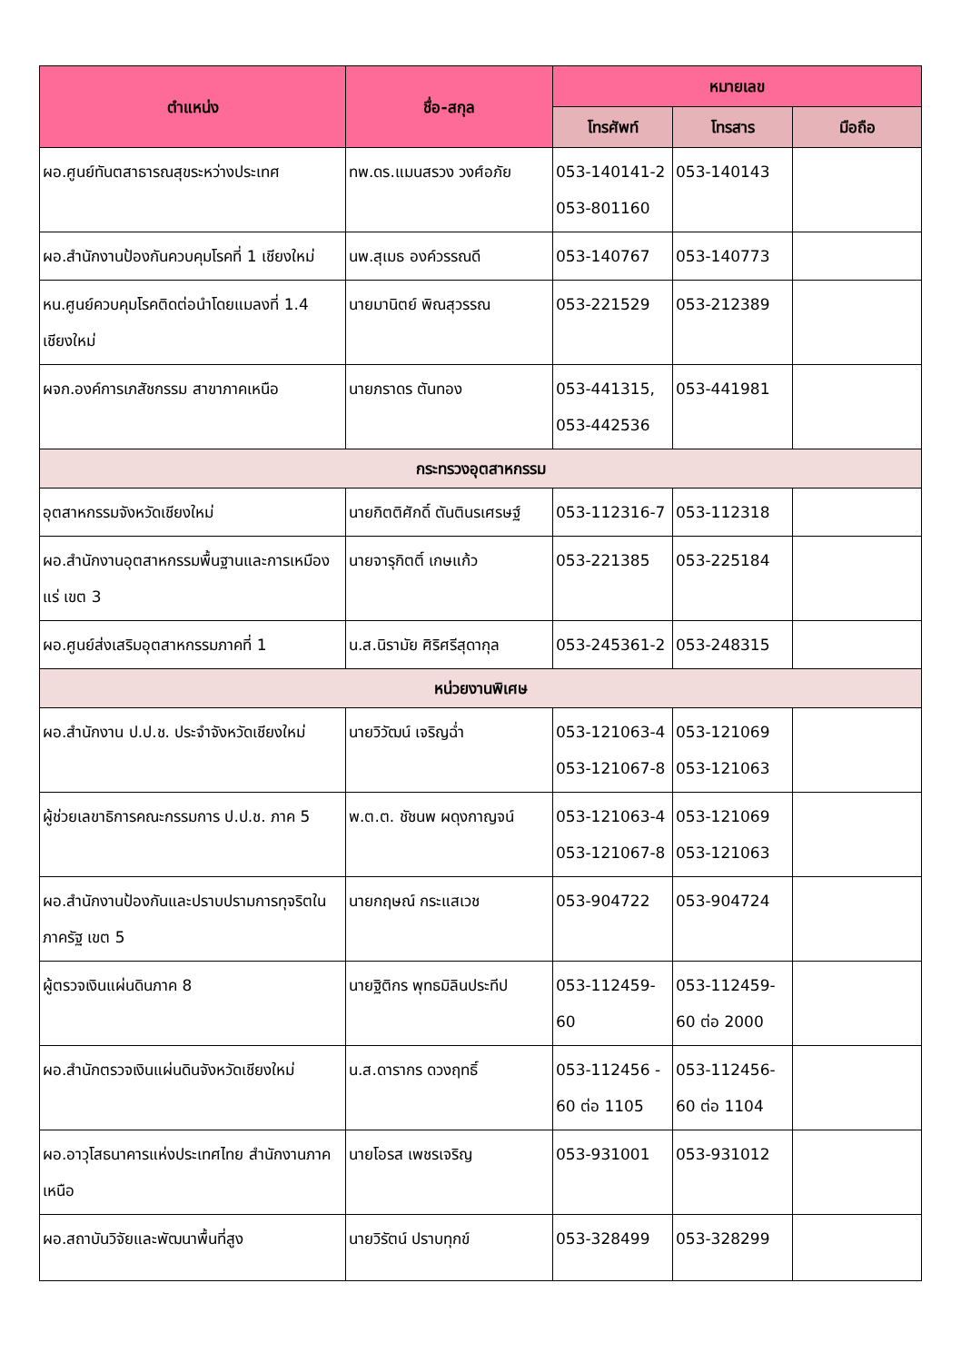| ตำแหน่ง | ชื่อ-สกุล | หมายเลข | | |
| --- | --- | --- | --- | --- |
| | | โทรศัพท์ | โทรสาร | มือถือ |
| ผอ.ศูนย์ทันตสาธารณสุขระหว่างประเทศ | ทพ.ดร.แมนสรวง วงศ์อภัย | 053-140141-2 053-801160 | 053-140143 | |
| ผอ.สำนักงานป้องกันควบคุมโรคที่ 1 เชียงใหม่ | นพ.สุเมธ องค์วรรณดี | 053-140767 | 053-140773 | |
| หน.ศูนย์ควบคุมโรคติดต่อนำโดยแมลงที่ 1.4 เชียงใหม่ | นายมานิตย์ พิณสุวรรณ | 053-221529 | 053-212389 | |
| ผจก.องค์การเภสัชกรรม สาขาภาคเหนือ | นายภราดร ตันทอง | 053-441315, 053-442536 | 053-441981 | |
| กระทรวงอุตสาหกรรม | | | | |
| อุตสาหกรรมจังหวัดเชียงใหม่ | นายกิตติศักดิ์ ตันตินรเศรษฐ์ | 053-112316-7 | 053-112318 | |
| ผอ.สำนักงานอุตสาหกรรมพื้นฐานและการเหมืองแร่ เขต 3 | นายจารุกิตติ์ เกษแก้ว | 053-221385 | 053-225184 | |
| ผอ.ศูนย์ส่งเสริมอุตสาหกรรมภาคที่ 1 | น.ส.นิรามัย ศิริศรีสุดากุล | 053-245361-2 | 053-248315 | |
| หน่วยงานพิเศษ | | | | |
| ผอ.สำนักงาน ป.ป.ช. ประจำจังหวัดเชียงใหม่ | นายวิวัฒน์ เจริญฉ่ำ | 053-121063-4 053-121067-8 | 053-121069 053-121063 | |
| ผู้ช่วยเลขาธิการคณะกรรมการ ป.ป.ช. ภาค 5 | พ.ต.ต. ชัชนพ ผดุงกาญจน์ | 053-121063-4 053-121067-8 | 053-121069 053-121063 | |
| ผอ.สำนักงานป้องกันและปราบปรามการทุจริตในภาครัฐ เขต 5 | นายกฤษณ์ กระแสเวช | 053-904722 | 053-904724 | |
| ผู้ตรวจเงินแผ่นดินภาค 8 | นายฐิติกร พุทธมิลินประทีป | 053-112459-60 | 053-112459-60 ต่อ 2000 | |
| ผอ.สำนักตรวจเงินแผ่นดินจังหวัดเชียงใหม่ | น.ส.ดารากร ดวงฤทธิ์ | 053-112456 - 60 ต่อ 1105 | 053-112456-60 ต่อ 1104 | |
| ผอ.อาวุโสธนาคารแห่งประเทศไทย สำนักงานภาคเหนือ | นายโอรส เพชรเจริญ | 053-931001 | 053-931012 | |
| ผอ.สถาบันวิจัยและพัฒนาพื้นที่สูง | นายวิรัตน์ ปราบทุกข์ | 053-328499 | 053-328299 | |